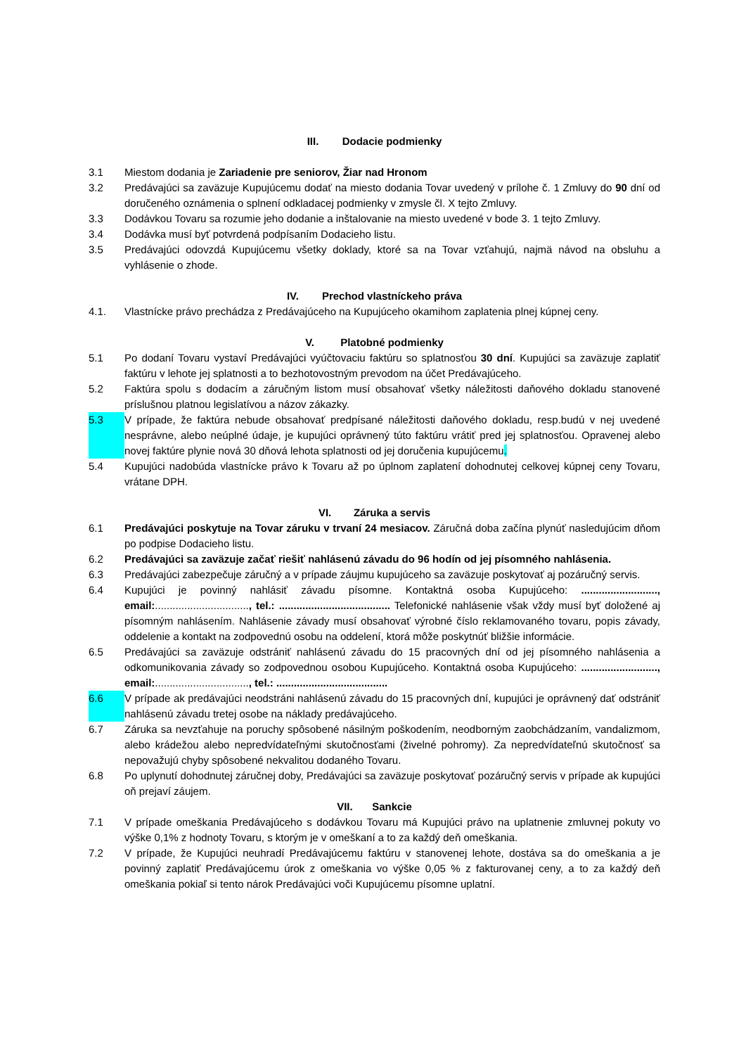III. Dodacie podmienky
3.1 Miestom dodania je Zariadenie pre seniorov, Žiar nad Hronom
3.2 Predávajúci sa zaväzuje Kupujúcemu dodať na miesto dodania Tovar uvedený v prílohe č. 1 Zmluvy do 90 dní od doručeného oznámenia o splnení odkladacej podmienky v zmysle čl. X tejto Zmluvy.
3.3 Dodávkou Tovaru sa rozumie jeho dodanie a inštalovanie na miesto uvedené v bode 3. 1 tejto Zmluvy.
3.4 Dodávka musí byť potvrdená podpísaním Dodacieho listu.
3.5 Predávajúci odovzdá Kupujúcemu všetky doklady, ktoré sa na Tovar vzťahujú, najmä návod na obsluhu a vyhlásenie o zhode.
IV. Prechod vlastníckeho práva
4.1. Vlastnícke právo prechádza z Predávajúceho na Kupujúceho okamihom zaplatenia plnej kúpnej ceny.
V. Platobné podmienky
5.1 Po dodaní Tovaru vystaví Predávajúci vyúčtovaciu faktúru so splatnosťou 30 dní. Kupujúci sa zaväzuje zaplatiť faktúru v lehote jej splatnosti a to bezhotovostným prevodom na účet Predávajúceho.
5.2 Faktúra spolu s dodacím a záručným listom musí obsahovať všetky náležitosti daňového dokladu stanovené príslušnou platnou legislatívou a názov zákazky.
5.3 V prípade, že faktúra nebude obsahovať predpísané náležitosti daňového dokladu, resp.budú v nej uvedené nesprávne, alebo neúplné údaje, je kupujúci oprávnený túto faktúru vrátiť pred jej splatnosťou. Opravenej alebo novej faktúre plynie nová 30 dňová lehota splatnosti od jej doručenia kupujúcemu.
5.4 Kupujúci nadobúda vlastnícke právo k Tovaru až po úplnom zaplatení dohodnutej celkovej kúpnej ceny Tovaru, vrátane DPH.
VI. Záruka a servis
6.1 Predávajúci poskytuje na Tovar záruku v trvaní 24 mesiacov. Záručná doba začína plynúť nasledujúcim dňom po podpise Dodacieho listu.
6.2 Predávajúci sa zaväzuje začať riešiť nahlásenú závadu do 96 hodín od jej písomného nahlásenia.
6.3 Predávajúci zabezpečuje záručný a v prípade záujmu kupujúceho sa zaväzuje poskytovať aj pozáručný servis.
6.4 Kupujúci je povinný nahlásiť závadu písomne. Kontaktná osoba Kupujúceho: .........................., email:................................, tel.: ...................................... Telefonické nahlásenie však vždy musí byť doložené aj písomným nahlásením. Nahlásenie závady musí obsahovať výrobné číslo reklamovaného tovaru, popis závady, oddelenie a kontakt na zodpovednú osobu na oddelení, ktorá môže poskytnúť bližšie informácie.
6.5 Predávajúci sa zaväzuje odstrániť nahlásenú závadu do 15 pracovných dní od jej písomného nahlásenia a odkomunikovania závady so zodpovednou osobou Kupujúceho. Kontaktná osoba Kupujúceho: .........................., email:................................, tel.: ......................................
6.6 V prípade ak predávajúci neodstráni nahlásenú závadu do 15 pracovných dní, kupujúci je oprávnený dať odstrániť nahlásenú závadu tretej osobe na náklady predávajúceho.
6.7 Záruka sa nevzťahuje na poruchy spôsobené násilným poškodením, neodborným zaobchádzaním, vandalizmom, alebo krádežou alebo nepredvídateľnými skutočnosťami (živelné pohromy). Za nepredvídateľnú skutočnosť sa nepovažujú chyby spôsobené nekvalitou dodaného Tovaru.
6.8 Po uplynutí dohodnutej záručnej doby, Predávajúci sa zaväzuje poskytovať pozáručný servis v prípade ak kupujúci oň prejaví záujem.
VII. Sankcie
7.1 V prípade omeškania Predávajúceho s dodávkou Tovaru má Kupujúci právo na uplatnenie zmluvnej pokuty vo výške 0,1% z hodnoty Tovaru, s ktorým je v omeškaní a to za každý deň omeškania.
7.2 V prípade, že Kupujúci neuhradí Predávajúcemu faktúru v stanovenej lehote, dostáva sa do omeškania a je povinný zaplatiť Predávajúcemu úrok z omeškania vo výške 0,05 % z fakturovanej ceny, a to za každý deň omeškania pokiaľ si tento nárok Predávajúci voči Kupujúcemu písomne uplatní.